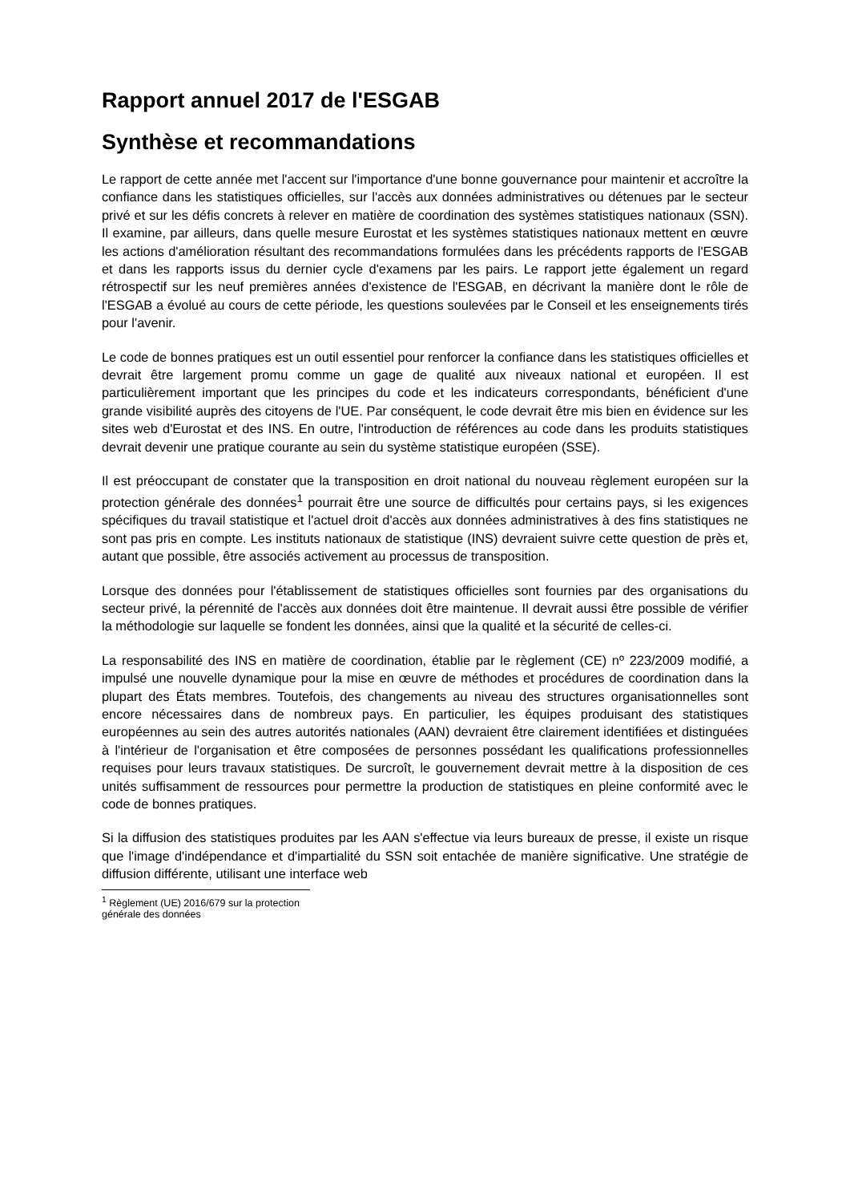Rapport annuel 2017 de l'ESGAB
Synthèse et recommandations
Le rapport de cette année met l'accent sur l'importance d'une bonne gouvernance pour maintenir et accroître la confiance dans les statistiques officielles, sur l'accès aux données administratives ou détenues par le secteur privé et sur les défis concrets à relever en matière de coordination des systèmes statistiques nationaux (SSN). Il examine, par ailleurs, dans quelle mesure Eurostat et les systèmes statistiques nationaux mettent en œuvre les actions d'amélioration résultant des recommandations formulées dans les précédents rapports de l'ESGAB et dans les rapports issus du dernier cycle d'examens par les pairs. Le rapport jette également un regard rétrospectif sur les neuf premières années d'existence de l'ESGAB, en décrivant la manière dont le rôle de l'ESGAB a évolué au cours de cette période, les questions soulevées par le Conseil et les enseignements tirés pour l'avenir.
Le code de bonnes pratiques est un outil essentiel pour renforcer la confiance dans les statistiques officielles et devrait être largement promu comme un gage de qualité aux niveaux national et européen. Il est particulièrement important que les principes du code et les indicateurs correspondants, bénéficient d'une grande visibilité auprès des citoyens de l'UE. Par conséquent, le code devrait être mis bien en évidence sur les sites web d'Eurostat et des INS. En outre, l'introduction de références au code dans les produits statistiques devrait devenir une pratique courante au sein du système statistique européen (SSE).
Il est préoccupant de constater que la transposition en droit national du nouveau règlement européen sur la protection générale des données<sup>1</sup> pourrait être une source de difficultés pour certains pays, si les exigences spécifiques du travail statistique et l'actuel droit d'accès aux données administratives à des fins statistiques ne sont pas pris en compte. Les instituts nationaux de statistique (INS) devraient suivre cette question de près et, autant que possible, être associés activement au processus de transposition.
Lorsque des données pour l'établissement de statistiques officielles sont fournies par des organisations du secteur privé, la pérennité de l'accès aux données doit être maintenue. Il devrait aussi être possible de vérifier la méthodologie sur laquelle se fondent les données, ainsi que la qualité et la sécurité de celles-ci.
La responsabilité des INS en matière de coordination, établie par le règlement (CE) nº 223/2009 modifié, a impulsé une nouvelle dynamique pour la mise en œuvre de méthodes et procédures de coordination dans la plupart des États membres. Toutefois, des changements au niveau des structures organisationnelles sont encore nécessaires dans de nombreux pays. En particulier, les équipes produisant des statistiques européennes au sein des autres autorités nationales (AAN) devraient être clairement identifiées et distinguées à l'intérieur de l'organisation et être composées de personnes possédant les qualifications professionnelles requises pour leurs travaux statistiques. De surcroît, le gouvernement devrait mettre à la disposition de ces unités suffisamment de ressources pour permettre la production de statistiques en pleine conformité avec le code de bonnes pratiques.
Si la diffusion des statistiques produites par les AAN s'effectue via leurs bureaux de presse, il existe un risque que l'image d'indépendance et d'impartialité du SSN soit entachée de manière significative. Une stratégie de diffusion différente, utilisant une interface web
<sup>1</sup> Règlement (UE) 2016/679 sur la protection générale des données